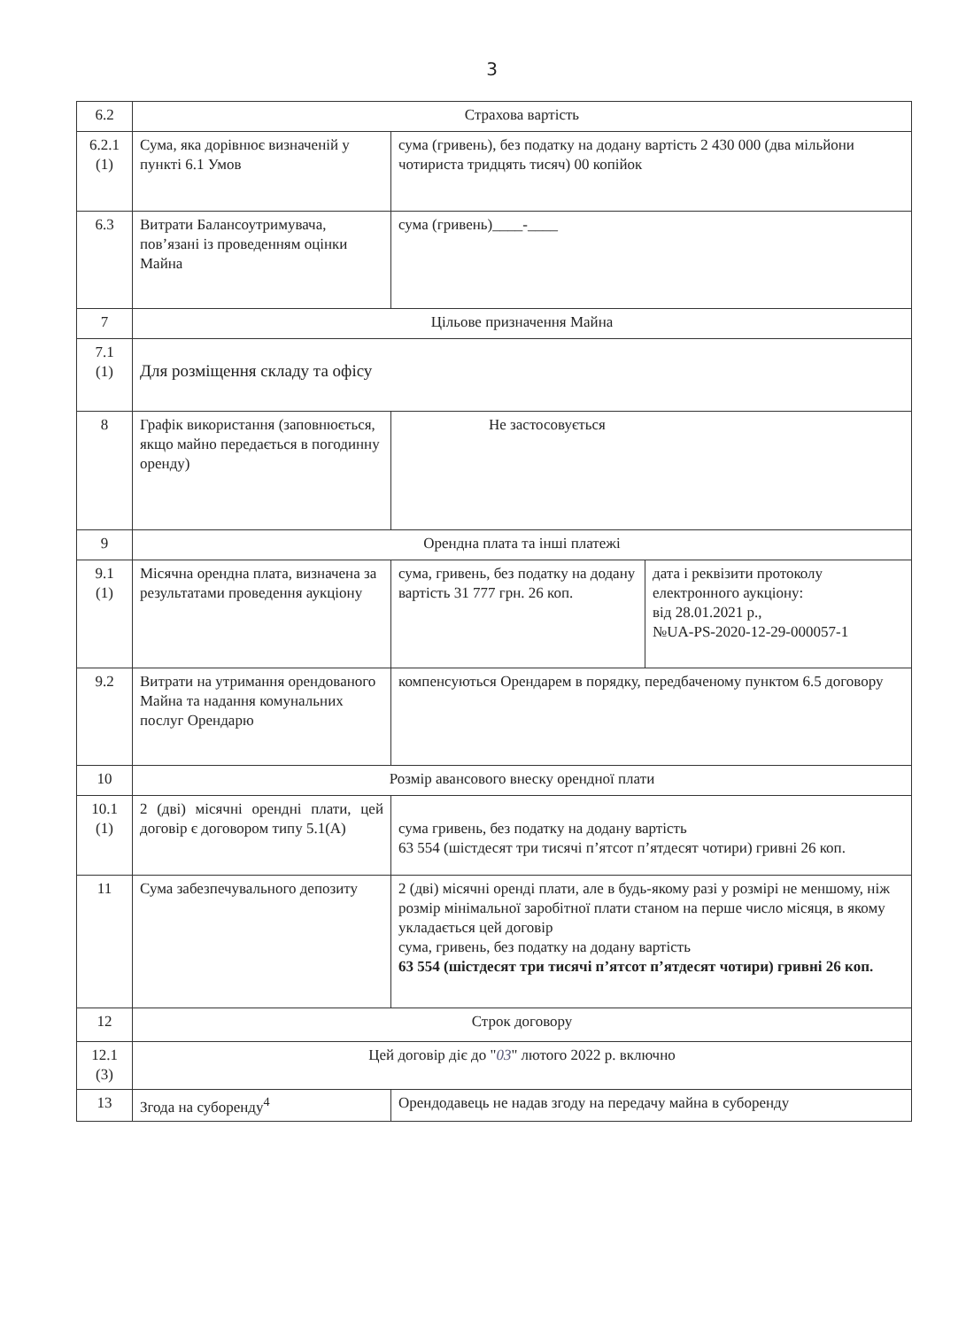3
| 6.2 | Страхова вартість | | |
| 6.2.1 (1) | Сума, яка дорівнює визначеній у пункті 6.1 Умов | сума (гривень), без податку на додану вартість 2 430 000 (два мільйони чотириста тридцять тисяч) 00 копійок | |
| 6.3 | Витрати Балансоутримувача, пов’язані із проведенням оцінки Майна | сума (гривень)____-____ | |
| 7 | Цільове призначення Майна | | |
| 7.1 (1) | Для розміщення складу та офісу | | |
| 8 | Графік використання (заповнюється, якщо майно передається в погодинну оренду) | Не застосовується | |
| 9 | Орендна плата та інші платежі | | |
| 9.1 (1) | Місячна орендна плата, визначена за результатами проведення аукціону | сума, гривень, без податку на додану вартість 31 777 грн. 26 коп. | дата і реквізити протоколу електронного аукціону: від 28.01.2021 р., №UA-PS-2020-12-29-000057-1 |
| 9.2 | Витрати на утримання орендованого Майна та надання комунальних послуг Орендарю | компенсуються Орендарем в порядку, передбаченому пунктом 6.5 договору | |
| 10 | Розмір авансового внеску орендної плати | | |
| 10.1 (1) | 2 (дві) місячні орендні плати, цей договір є договором типу 5.1(А) | сума гривень, без податку на додану вартість 63 554 (шістдесят три тисячі п’ятсот п’ятдесят чотири) гривні 26 коп. | |
| 11 | Сума забезпечувального депозиту | 2 (дві) місячні оренді плати, але в будь-якому разі у розмірі не меншому, ніж розмір мінімальної заробітної плати станом на перше число місяця, в якому укладається цей договір сума, гривень, без податку на додану вартість 63 554 (шістдесят три тисячі п’ятсот п’ятдесят чотири) гривні 26 коп. | |
| 12 | Строк договору | | |
| 12.1 (3) | Цей договір діє до " 03 " лютого 2022 р. включно | | |
| 13 | Згода на суборенду<sup>4</sup> | Орендодавець не надав згоду на передачу майна в суборенду | |